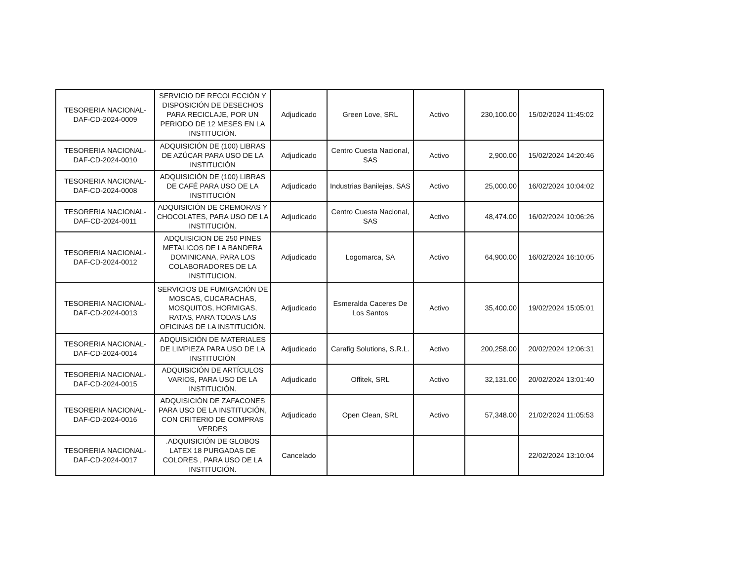| TESORERIA NACIONAL-DAF-CD-2024-0009 | SERVICIO DE RECOLECCIÓN Y DISPOSICIÓN DE DESECHOS PARA RECICLAJE, POR UN PERIODO DE 12 MESES EN LA INSTITUCIÓN. | Adjudicado | Green Love, SRL | Activo | 230,100.00 | 15/02/2024 11:45:02 |
| TESORERIA NACIONAL-DAF-CD-2024-0010 | ADQUISICIÓN DE (100) LIBRAS DE AZÚCAR PARA USO DE LA INSTITUCIÓN | Adjudicado | Centro Cuesta Nacional, SAS | Activo | 2,900.00 | 15/02/2024 14:20:46 |
| TESORERIA NACIONAL-DAF-CD-2024-0008 | ADQUISICIÓN DE (100) LIBRAS DE CAFÉ PARA USO DE LA INSTITUCIÓN | Adjudicado | Industrias Banilejas, SAS | Activo | 25,000.00 | 16/02/2024 10:04:02 |
| TESORERIA NACIONAL-DAF-CD-2024-0011 | ADQUISICIÓN DE CREMORAS Y CHOCOLATES, PARA USO DE LA INSTITUCIÓN. | Adjudicado | Centro Cuesta Nacional, SAS | Activo | 48,474.00 | 16/02/2024 10:06:26 |
| TESORERIA NACIONAL-DAF-CD-2024-0012 | ADQUISICION DE 250 PINES METALICOS DE LA BANDERA DOMINICANA, PARA LOS COLABORADORES DE LA INSTITUCION. | Adjudicado | Logomarca, SA | Activo | 64,900.00 | 16/02/2024 16:10:05 |
| TESORERIA NACIONAL-DAF-CD-2024-0013 | SERVICIOS DE FUMIGACIÓN DE MOSCAS, CUCARACHAS, MOSQUITOS, HORMIGAS, RATAS, PARA TODAS LAS OFICINAS DE LA INSTITUCIÓN. | Adjudicado | Esmeralda Caceres De Los Santos | Activo | 35,400.00 | 19/02/2024 15:05:01 |
| TESORERIA NACIONAL-DAF-CD-2024-0014 | ADQUISICIÓN DE MATERIALES DE LIMPIEZA PARA USO DE LA INSTITUCIÓN | Adjudicado | Carafig Solutions, S.R.L. | Activo | 200,258.00 | 20/02/2024 12:06:31 |
| TESORERIA NACIONAL-DAF-CD-2024-0015 | ADQUISICIÓN DE ARTÍCULOS VARIOS, PARA USO DE LA INSTITUCIÓN. | Adjudicado | Offitek, SRL | Activo | 32,131.00 | 20/02/2024 13:01:40 |
| TESORERIA NACIONAL-DAF-CD-2024-0016 | ADQUISICIÓN DE ZAFACONES PARA USO DE LA INSTITUCIÓN, CON CRITERIO DE COMPRAS VERDES | Adjudicado | Open Clean, SRL | Activo | 57,348.00 | 21/02/2024 11:05:53 |
| TESORERIA NACIONAL-DAF-CD-2024-0017 | .ADQUISICIÓN DE GLOBOS LATEX 18 PURGADAS DE COLORES , PARA USO DE LA INSTITUCIÓN. | Cancelado | | | | 22/02/2024 13:10:04 |